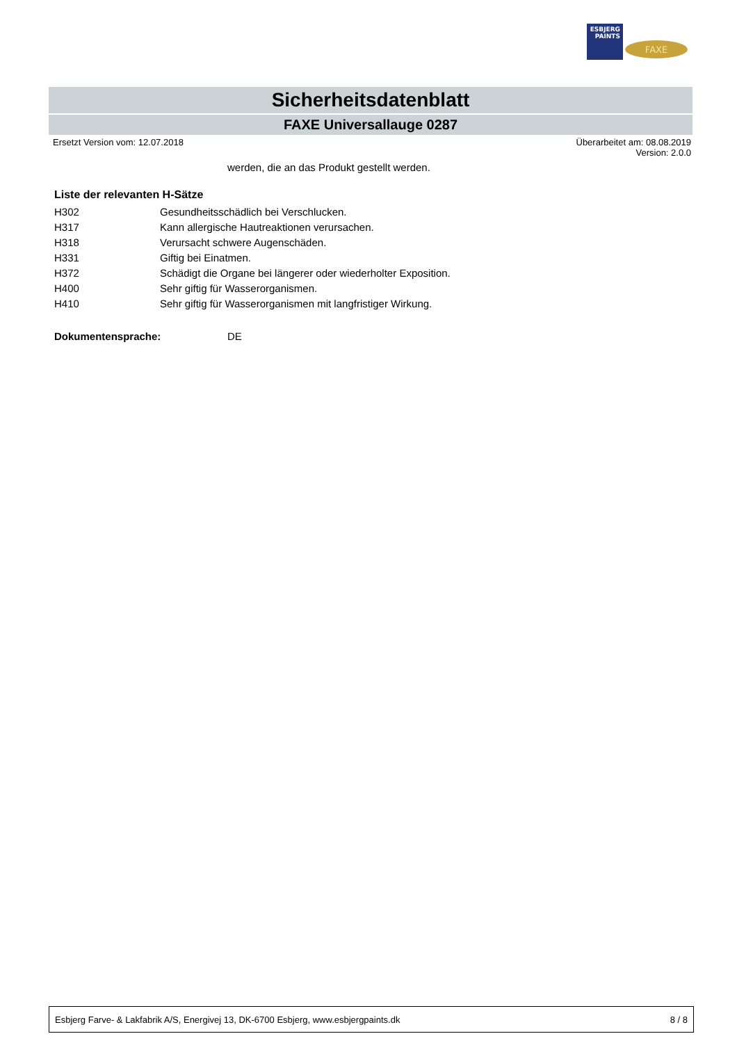ESBJERG
PAINTS
FAXE
Sicherheitsdatenblatt
FAXE Universallauge 0287
Ersetzt Version vom: 12.07.2018 Überarbeitet am: 08.08.2019
Version: 2.0.0
werden, die an das Produkt gestellt werden.
Liste der relevanten H-Sätze
| H302 | Gesundheitsschädlich bei Verschlucken. |
| H317 | Kann allergische Hautreaktionen verursachen. |
| H318 | Verursacht schwere Augenschäden. |
| H331 | Giftig bei Einatmen. |
| H372 | Schädigt die Organe bei längerer oder wiederholter Exposition. |
| H400 | Sehr giftig für Wasserorganismen. |
| H410 | Sehr giftig für Wasserorganismen mit langfristiger Wirkung. |
Dokumentensprache: DE
Esbjerg Farve- & Lakfabrik A/S, Energivej 13, DK-6700 Esbjerg, www.esbjergpaints.dk 8 / 8